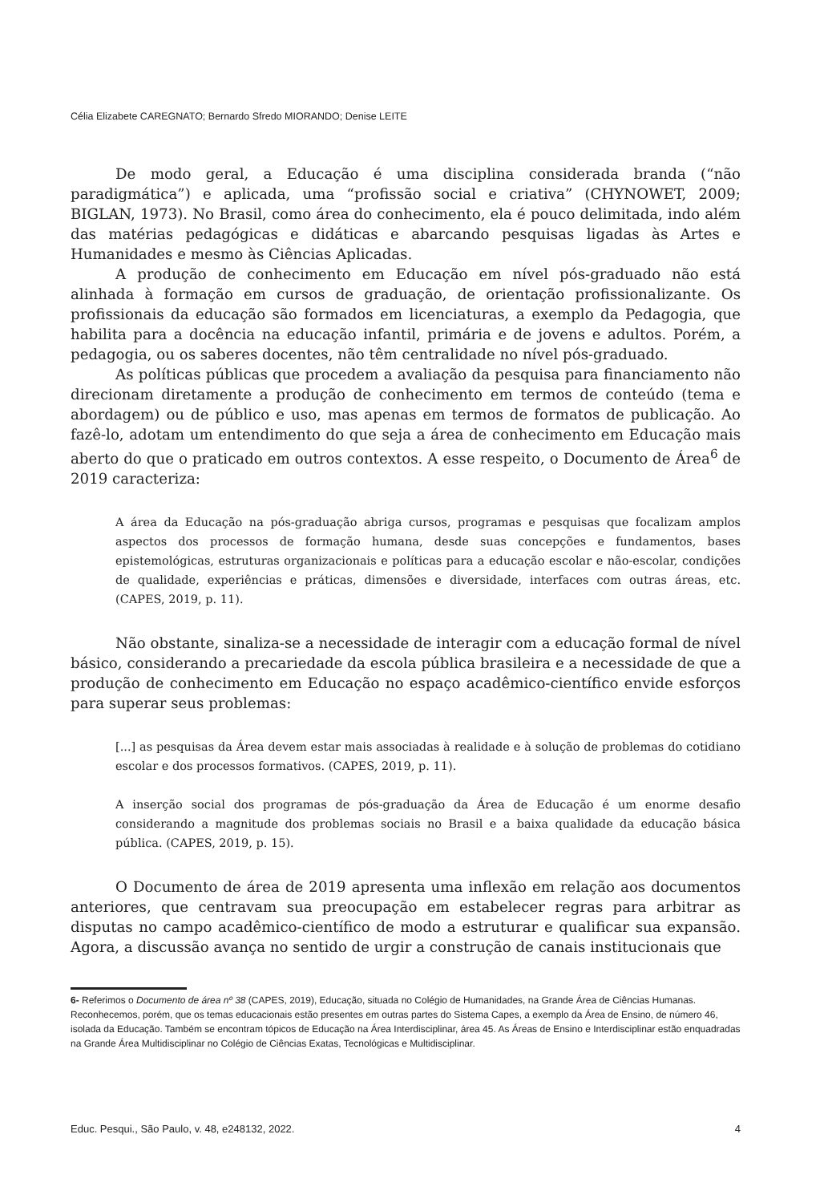Célia Elizabete CAREGNATO; Bernardo Sfredo MIORANDO; Denise LEITE
De modo geral, a Educação é uma disciplina considerada branda (“não paradigmática”) e aplicada, uma “profissão social e criativa” (CHYNOWET, 2009; BIGLAN, 1973). No Brasil, como área do conhecimento, ela é pouco delimitada, indo além das matérias pedagógicas e didáticas e abarcando pesquisas ligadas às Artes e Humanidades e mesmo às Ciências Aplicadas.
A produção de conhecimento em Educação em nível pós-graduado não está alinhada à formação em cursos de graduação, de orientação profissionalizante. Os profissionais da educação são formados em licenciaturas, a exemplo da Pedagogia, que habilita para a docência na educação infantil, primária e de jovens e adultos. Porém, a pedagogia, ou os saberes docentes, não têm centralidade no nível pós-graduado.
As políticas públicas que procedem a avaliação da pesquisa para financiamento não direcionam diretamente a produção de conhecimento em termos de conteúdo (tema e abordagem) ou de público e uso, mas apenas em termos de formatos de publicação. Ao fazê-lo, adotam um entendimento do que seja a área de conhecimento em Educação mais aberto do que o praticado em outros contextos. A esse respeito, o Documento de Área<sup>6</sup> de 2019 caracteriza:
A área da Educação na pós-graduação abriga cursos, programas e pesquisas que focalizam amplos aspectos dos processos de formação humana, desde suas concepções e fundamentos, bases epistemológicas, estruturas organizacionais e políticas para a educação escolar e não-escolar, condições de qualidade, experiências e práticas, dimensões e diversidade, interfaces com outras áreas, etc. (CAPES, 2019, p. 11).
Não obstante, sinaliza-se a necessidade de interagir com a educação formal de nível básico, considerando a precariedade da escola pública brasileira e a necessidade de que a produção de conhecimento em Educação no espaço acadêmico-científico envide esforços para superar seus problemas:
[...] as pesquisas da Área devem estar mais associadas à realidade e à solução de problemas do cotidiano escolar e dos processos formativos. (CAPES, 2019, p. 11).
A inserção social dos programas de pós-graduação da Área de Educação é um enorme desafio considerando a magnitude dos problemas sociais no Brasil e a baixa qualidade da educação básica pública. (CAPES, 2019, p. 15).
O Documento de área de 2019 apresenta uma inflexão em relação aos documentos anteriores, que centravam sua preocupação em estabelecer regras para arbitrar as disputas no campo acadêmico-científico de modo a estruturar e qualificar sua expansão. Agora, a discussão avança no sentido de urgir a construção de canais institucionais que
6- Referimos o Documento de área nº 38 (CAPES, 2019), Educação, situada no Colégio de Humanidades, na Grande Área de Ciências Humanas. Reconhecemos, porém, que os temas educacionais estão presentes em outras partes do Sistema Capes, a exemplo da Área de Ensino, de número 46, isolada da Educação. Também se encontram tópicos de Educação na Área Interdisciplinar, área 45. As Áreas de Ensino e Interdisciplinar estão enquadradas na Grande Área Multidisciplinar no Colégio de Ciências Exatas, Tecnológicas e Multidisciplinar.
Educ. Pesqui., São Paulo, v. 48, e248132, 2022. 4